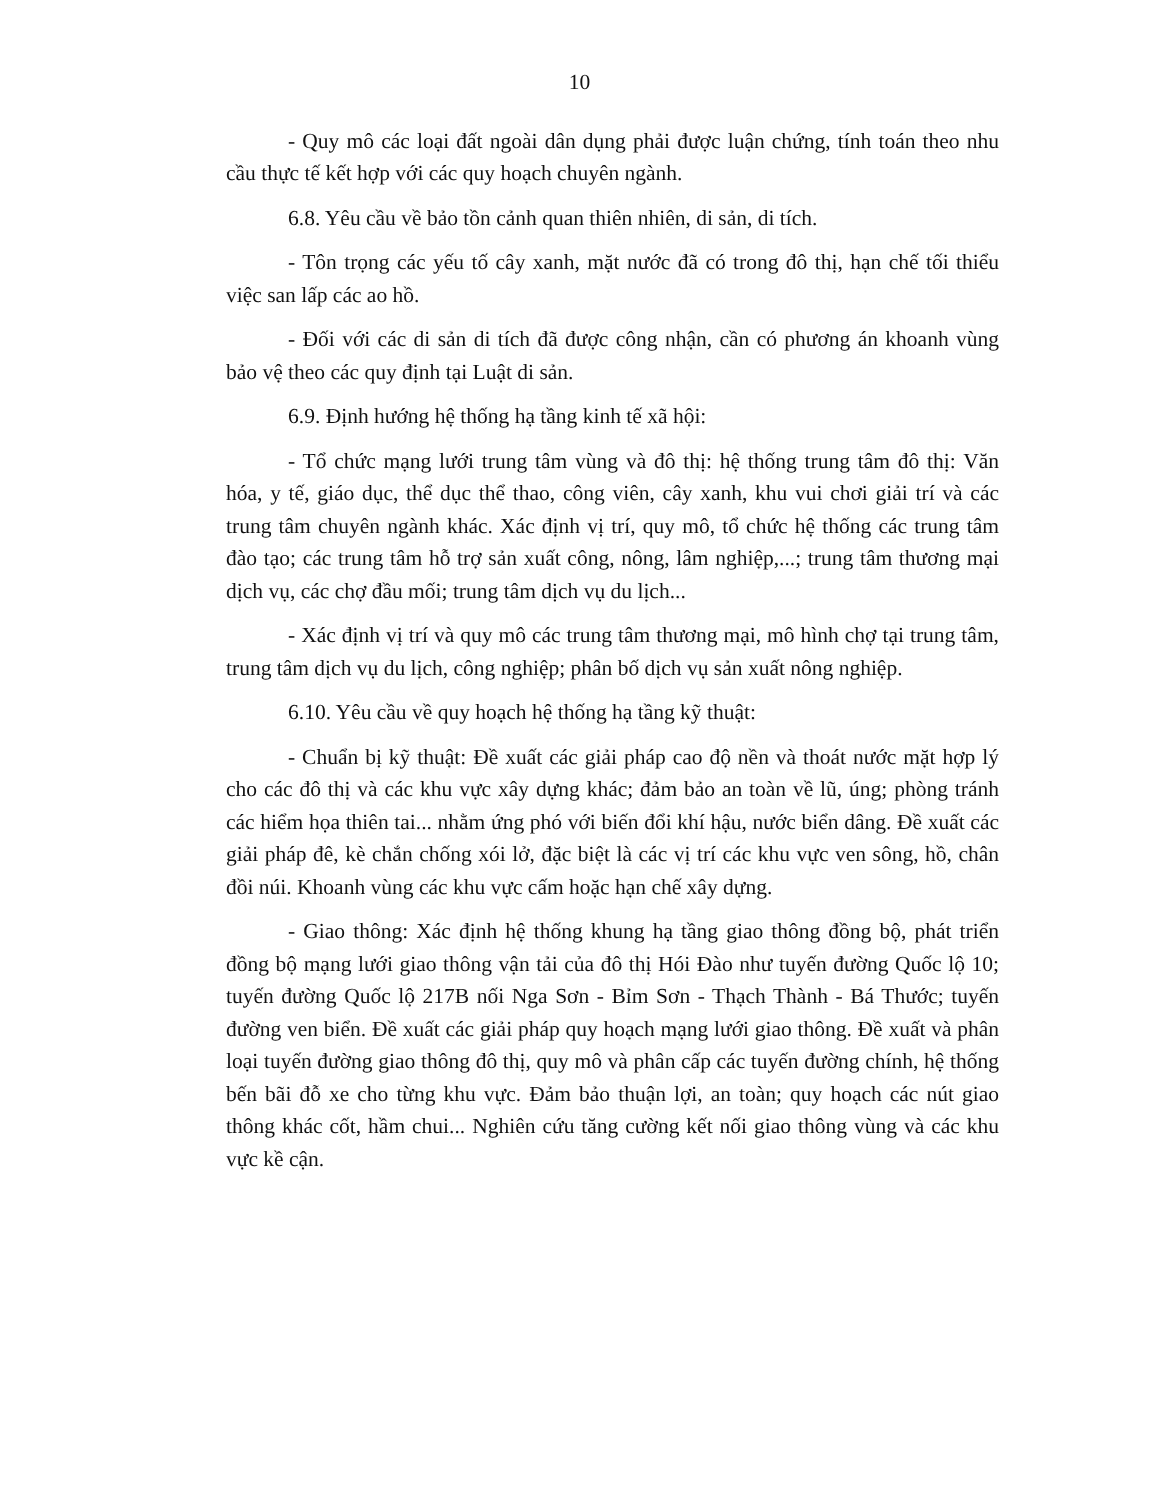10
- Quy mô các loại đất ngoài dân dụng phải được luận chứng, tính toán theo nhu cầu thực tế kết hợp với các quy hoạch chuyên ngành.
6.8. Yêu cầu về bảo tồn cảnh quan thiên nhiên, di sản, di tích.
- Tôn trọng các yếu tố cây xanh, mặt nước đã có trong đô thị, hạn chế tối thiểu việc san lấp các ao hồ.
- Đối với các di sản di tích đã được công nhận, cần có phương án khoanh vùng bảo vệ theo các quy định tại Luật di sản.
6.9. Định hướng hệ thống hạ tầng kinh tế xã hội:
- Tổ chức mạng lưới trung tâm vùng và đô thị: hệ thống trung tâm đô thị: Văn hóa, y tế, giáo dục, thể dục thể thao, công viên, cây xanh, khu vui chơi giải trí và các trung tâm chuyên ngành khác. Xác định vị trí, quy mô, tổ chức hệ thống các trung tâm đào tạo; các trung tâm hỗ trợ sản xuất công, nông, lâm nghiệp,...; trung tâm thương mại dịch vụ, các chợ đầu mối; trung tâm dịch vụ du lịch...
- Xác định vị trí và quy mô các trung tâm thương mại, mô hình chợ tại trung tâm, trung tâm dịch vụ du lịch, công nghiệp; phân bố dịch vụ sản xuất nông nghiệp.
6.10. Yêu cầu về quy hoạch hệ thống hạ tầng kỹ thuật:
- Chuẩn bị kỹ thuật: Đề xuất các giải pháp cao độ nền và thoát nước mặt hợp lý cho các đô thị và các khu vực xây dựng khác; đảm bảo an toàn về lũ, úng; phòng tránh các hiểm họa thiên tai... nhằm ứng phó với biến đổi khí hậu, nước biển dâng. Đề xuất các giải pháp đê, kè chắn chống xói lở, đặc biệt là các vị trí các khu vực ven sông, hồ, chân đồi núi. Khoanh vùng các khu vực cấm hoặc hạn chế xây dựng.
- Giao thông: Xác định hệ thống khung hạ tầng giao thông đồng bộ, phát triển đồng bộ mạng lưới giao thông vận tải của đô thị Hói Đào như tuyến đường Quốc lộ 10; tuyến đường Quốc lộ 217B nối Nga Sơn - Bỉm Sơn - Thạch Thành - Bá Thước; tuyến đường ven biển. Đề xuất các giải pháp quy hoạch mạng lưới giao thông. Đề xuất và phân loại tuyến đường giao thông đô thị, quy mô và phân cấp các tuyến đường chính, hệ thống bến bãi đỗ xe cho từng khu vực. Đảm bảo thuận lợi, an toàn; quy hoạch các nút giao thông khác cốt, hầm chui... Nghiên cứu tăng cường kết nối giao thông vùng và các khu vực kề cận.